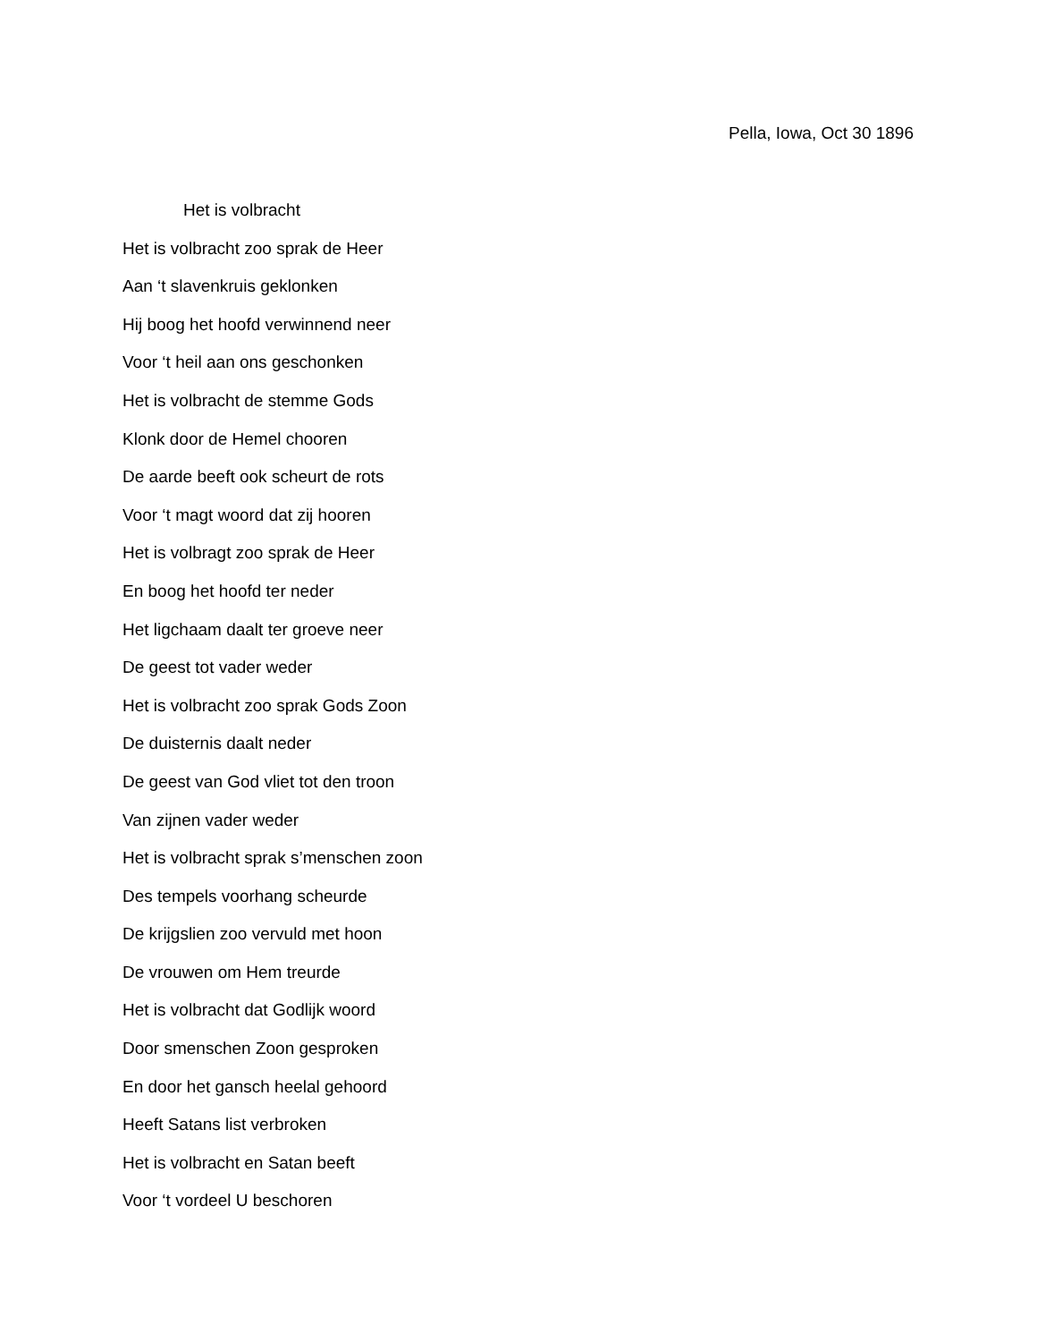Pella, Iowa, Oct 30 1896
Het is volbracht
Het is volbracht zoo sprak de Heer
Aan ‘t slavenkruis geklonken
Hij boog het hoofd verwinnend neer
Voor ‘t heil aan ons geschonken
Het is volbracht de stemme Gods
Klonk door de Hemel chooren
De aarde beeft ook scheurt de rots
Voor ‘t magt woord dat zij hooren
Het is volbragt zoo sprak de Heer
En boog het hoofd ter neder
Het ligchaam daalt ter groeve neer
De geest tot vader weder
Het is volbracht zoo sprak Gods Zoon
De duisternis daalt neder
De geest van God vliet tot den troon
Van zijnen vader weder
Het is volbracht sprak s’menschen zoon
Des tempels voorhang scheurde
De krijgslien zoo vervuld met hoon
De vrouwen om Hem treurde
Het is volbracht dat Godlijk woord
Door smenschen Zoon gesproken
En door het gansch heelal gehoord
Heeft Satans list verbroken
Het is volbracht en Satan beeft
Voor ‘t vordeel U beschoren